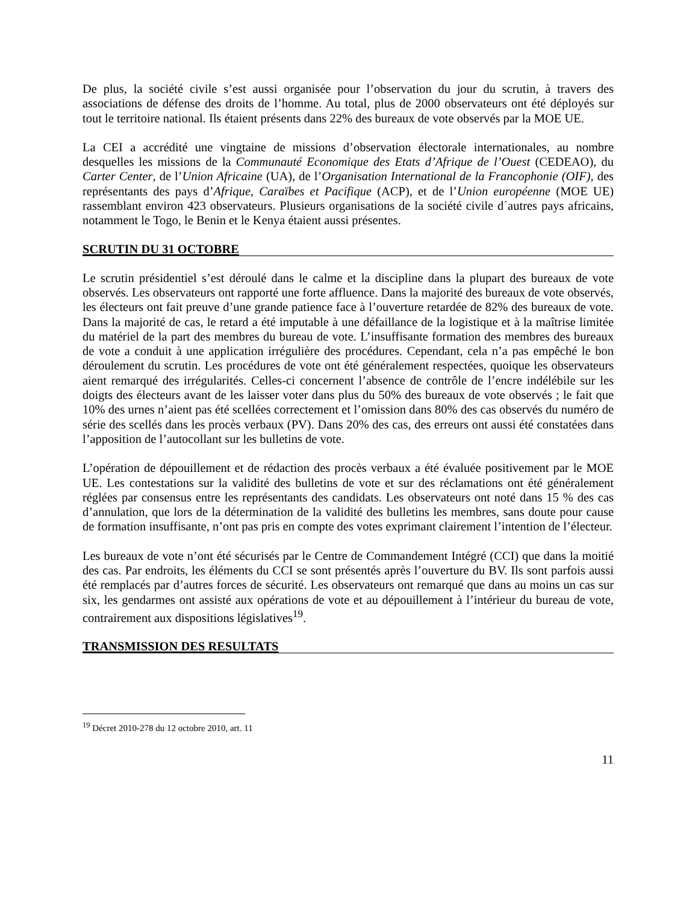De plus, la société civile s’est aussi organisée pour l’observation du jour du scrutin, à travers des associations de défense des droits de l’homme. Au total, plus de 2000 observateurs ont été déployés sur tout le territoire national. Ils étaient présents dans 22% des bureaux de vote observés par la MOE UE.
La CEI a accrédité une vingtaine de missions d’observation électorale internationales, au nombre desquelles les missions de la Communauté Economique des Etats d’Afrique de l’Ouest (CEDEAO), du Carter Center, de l’Union Africaine (UA), de l’Organisation International de la Francophonie (OIF), des représentants des pays d’Afrique, Caraïbes et Pacifique (ACP), et de l’Union européenne (MOE UE) rassemblant environ 423 observateurs. Plusieurs organisations de la société civile d´autres pays africains, notamment le Togo, le Benin et le Kenya étaient aussi présentes.
SCRUTIN DU 31 OCTOBRE
Le scrutin présidentiel s’est déroulé dans le calme et la discipline dans la plupart des bureaux de vote observés. Les observateurs ont rapporté une forte affluence. Dans la majorité des bureaux de vote observés, les électeurs ont fait preuve d’une grande patience face à l’ouverture retardée de 82% des bureaux de vote. Dans la majorité de cas, le retard a été imputable à une défaillance de la logistique et à la maîtrise limitée du matériel de la part des membres du bureau de vote. L’insuffisante formation des membres des bureaux de vote a conduit à une application irrégulière des procédures. Cependant, cela n’a pas empêché le bon déroulement du scrutin. Les procédures de vote ont été généralement respectées, quoique les observateurs aient remarqué des irrégularités. Celles-ci concernent l’absence de contrôle de l’encre indélébile sur les doigts des électeurs avant de les laisser voter dans plus du 50% des bureaux de vote observés ; le fait que 10% des urnes n’aient pas été scellées correctement et l’omission dans 80% des cas observés du numéro de série des scellés dans les procès verbaux (PV). Dans 20% des cas, des erreurs ont aussi été constatées dans l’apposition de l’autocollant sur les bulletins de vote.
L’opération de dépouillement et de rédaction des procès verbaux a été évaluée positivement par le MOE UE. Les contestations sur la validité des bulletins de vote et sur des réclamations ont été généralement réglées par consensus entre les représentants des candidats. Les observateurs ont noté dans 15 % des cas d’annulation, que lors de la détermination de la validité des bulletins les membres, sans doute pour cause de formation insuffisante, n’ont pas pris en compte des votes exprimant clairement l’intention de l’électeur.
Les bureaux de vote n’ont été sécurisés par le Centre de Commandement Intégré (CCI) que dans la moitié des cas. Par endroits, les éléments du CCI se sont présentés après l’ouverture du BV. Ils sont parfois aussi été remplacés par d’autres forces de sécurité. Les observateurs ont remarqué que dans au moins un cas sur six, les gendarmes ont assisté aux opérations de vote et au dépouillement à l’intérieur du bureau de vote, contrairement aux dispositions législatives<sup>19</sup>.
TRANSMISSION DES RESULTATS
<sup>19</sup> Décret 2010-278 du 12 octobre 2010, art. 11
11